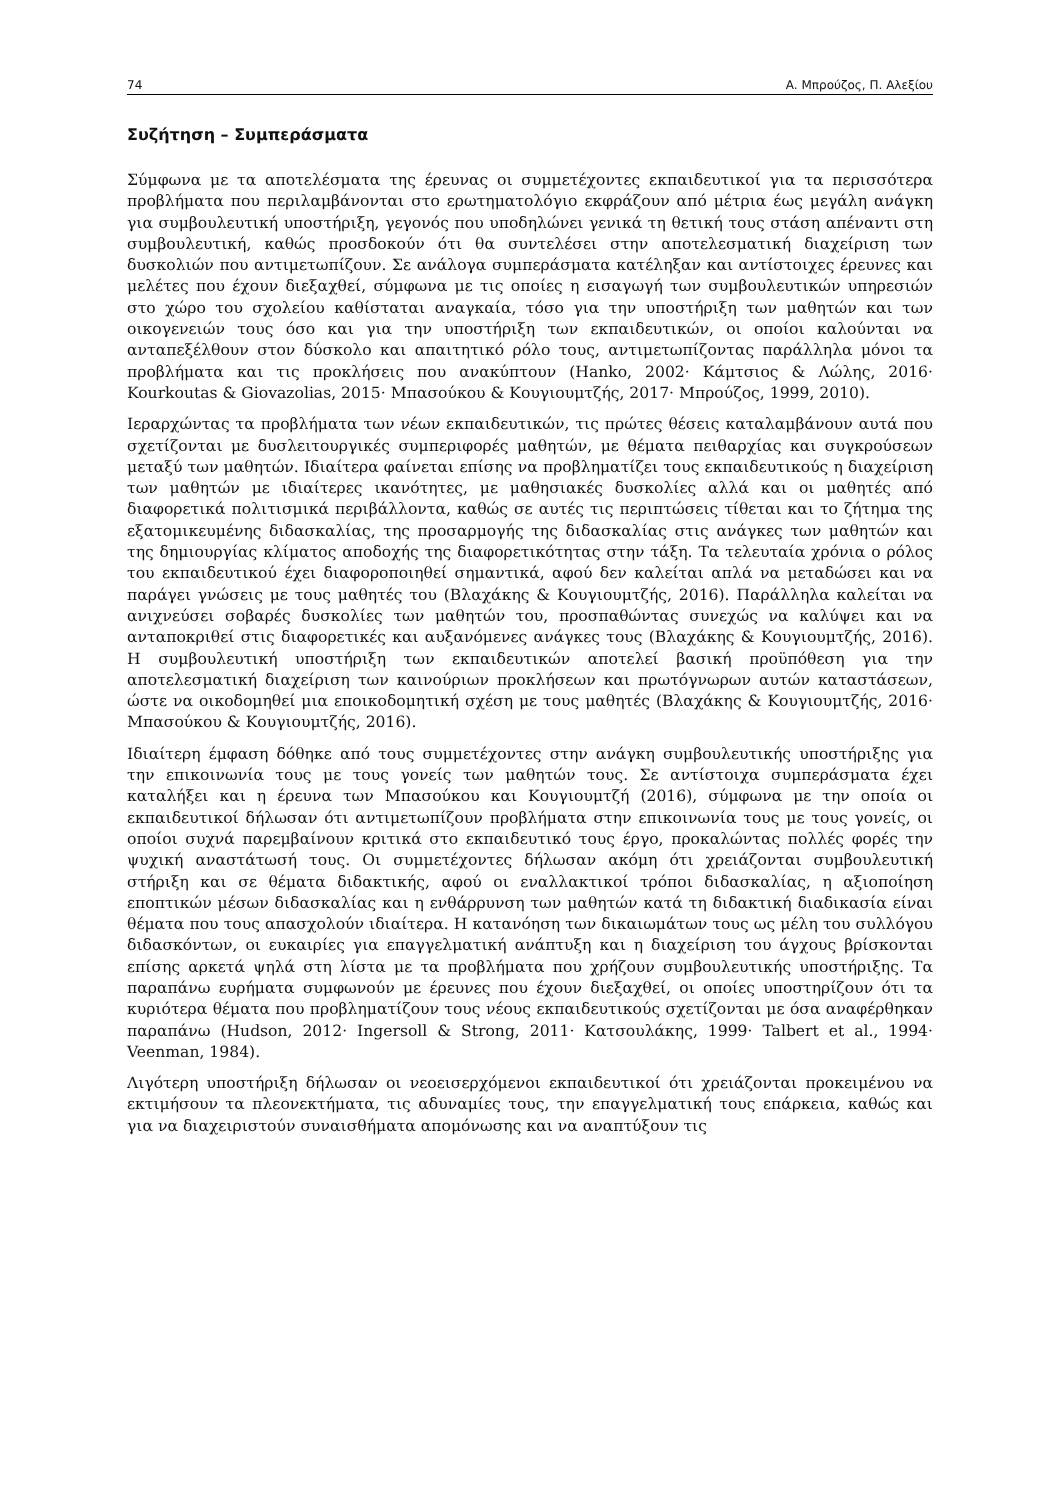74 Α. Μπρούζος, Π. Αλεξίου
Συζήτηση – Συμπεράσματα
Σύμφωνα με τα αποτελέσματα της έρευνας οι συμμετέχοντες εκπαιδευτικοί για τα περισσότερα προβλήματα που περιλαμβάνονται στο ερωτηματολόγιο εκφράζουν από μέτρια έως μεγάλη ανάγκη για συμβουλευτική υποστήριξη, γεγονός που υποδηλώνει γενικά τη θετική τους στάση απέναντι στη συμβουλευτική, καθώς προσδοκούν ότι θα συντελέσει στην αποτελεσματική διαχείριση των δυσκολιών που αντιμετωπίζουν. Σε ανάλογα συμπεράσματα κατέληξαν και αντίστοιχες έρευνες και μελέτες που έχουν διεξαχθεί, σύμφωνα με τις οποίες η εισαγωγή των συμβουλευτικών υπηρεσιών στο χώρο του σχολείου καθίσταται αναγκαία, τόσο για την υποστήριξη των μαθητών και των οικογενειών τους όσο και για την υποστήριξη των εκπαιδευτικών, οι οποίοι καλούνται να ανταπεξέλθουν στον δύσκολο και απαιτητικό ρόλο τους, αντιμετωπίζοντας παράλληλα μόνοι τα προβλήματα και τις προκλήσεις που ανακύπτουν (Hanko, 2002· Κάμτσιος & Λώλης, 2016· Kourkoutas & Giovazolias, 2015· Μπασούκου & Κουγιουμτζής, 2017· Μπρούζος, 1999, 2010).
Ιεραρχώντας τα προβλήματα των νέων εκπαιδευτικών, τις πρώτες θέσεις καταλαμβάνουν αυτά που σχετίζονται με δυσλειτουργικές συμπεριφορές μαθητών, με θέματα πειθαρχίας και συγκρούσεων μεταξύ των μαθητών. Ιδιαίτερα φαίνεται επίσης να προβληματίζει τους εκπαιδευτικούς η διαχείριση των μαθητών με ιδιαίτερες ικανότητες, με μαθησιακές δυσκολίες αλλά και οι μαθητές από διαφορετικά πολιτισμικά περιβάλλοντα, καθώς σε αυτές τις περιπτώσεις τίθεται και το ζήτημα της εξατομικευμένης διδασκαλίας, της προσαρμογής της διδασκαλίας στις ανάγκες των μαθητών και της δημιουργίας κλίματος αποδοχής της διαφορετικότητας στην τάξη. Τα τελευταία χρόνια ο ρόλος του εκπαιδευτικού έχει διαφοροποιηθεί σημαντικά, αφού δεν καλείται απλά να μεταδώσει και να παράγει γνώσεις με τους μαθητές του (Βλαχάκης & Κουγιουμτζής, 2016). Παράλληλα καλείται να ανιχνεύσει σοβαρές δυσκολίες των μαθητών του, προσπαθώντας συνεχώς να καλύψει και να ανταποκριθεί στις διαφορετικές και αυξανόμενες ανάγκες τους (Βλαχάκης & Κουγιουμτζής, 2016). Η συμβουλευτική υποστήριξη των εκπαιδευτικών αποτελεί βασική προϋπόθεση για την αποτελεσματική διαχείριση των καινούριων προκλήσεων και πρωτόγνωρων αυτών καταστάσεων, ώστε να οικοδομηθεί μια εποικοδομητική σχέση με τους μαθητές (Βλαχάκης & Κουγιουμτζής, 2016· Μπασούκου & Κουγιουμτζής, 2016).
Ιδιαίτερη έμφαση δόθηκε από τους συμμετέχοντες στην ανάγκη συμβουλευτικής υποστήριξης για την επικοινωνία τους με τους γονείς των μαθητών τους. Σε αντίστοιχα συμπεράσματα έχει καταλήξει και η έρευνα των Μπασούκου και Κουγιουμτζή (2016), σύμφωνα με την οποία οι εκπαιδευτικοί δήλωσαν ότι αντιμετωπίζουν προβλήματα στην επικοινωνία τους με τους γονείς, οι οποίοι συχνά παρεμβαίνουν κριτικά στο εκπαιδευτικό τους έργο, προκαλώντας πολλές φορές την ψυχική αναστάτωσή τους. Οι συμμετέχοντες δήλωσαν ακόμη ότι χρειάζονται συμβουλευτική στήριξη και σε θέματα διδακτικής, αφού οι εναλλακτικοί τρόποι διδασκαλίας, η αξιοποίηση εποπτικών μέσων διδασκαλίας και η ενθάρρυνση των μαθητών κατά τη διδακτική διαδικασία είναι θέματα που τους απασχολούν ιδιαίτερα. Η κατανόηση των δικαιωμάτων τους ως μέλη του συλλόγου διδασκόντων, οι ευκαιρίες για επαγγελματική ανάπτυξη και η διαχείριση του άγχους βρίσκονται επίσης αρκετά ψηλά στη λίστα με τα προβλήματα που χρήζουν συμβουλευτικής υποστήριξης. Τα παραπάνω ευρήματα συμφωνούν με έρευνες που έχουν διεξαχθεί, οι οποίες υποστηρίζουν ότι τα κυριότερα θέματα που προβληματίζουν τους νέους εκπαιδευτικούς σχετίζονται με όσα αναφέρθηκαν παραπάνω (Hudson, 2012· Ingersoll & Strong, 2011· Κατσουλάκης, 1999· Talbert et al., 1994· Veenman, 1984).
Λιγότερη υποστήριξη δήλωσαν οι νεοεισερχόμενοι εκπαιδευτικοί ότι χρειάζονται προκειμένου να εκτιμήσουν τα πλεονεκτήματα, τις αδυναμίες τους, την επαγγελματική τους επάρκεια, καθώς και για να διαχειριστούν συναισθήματα απομόνωσης και να αναπτύξουν τις